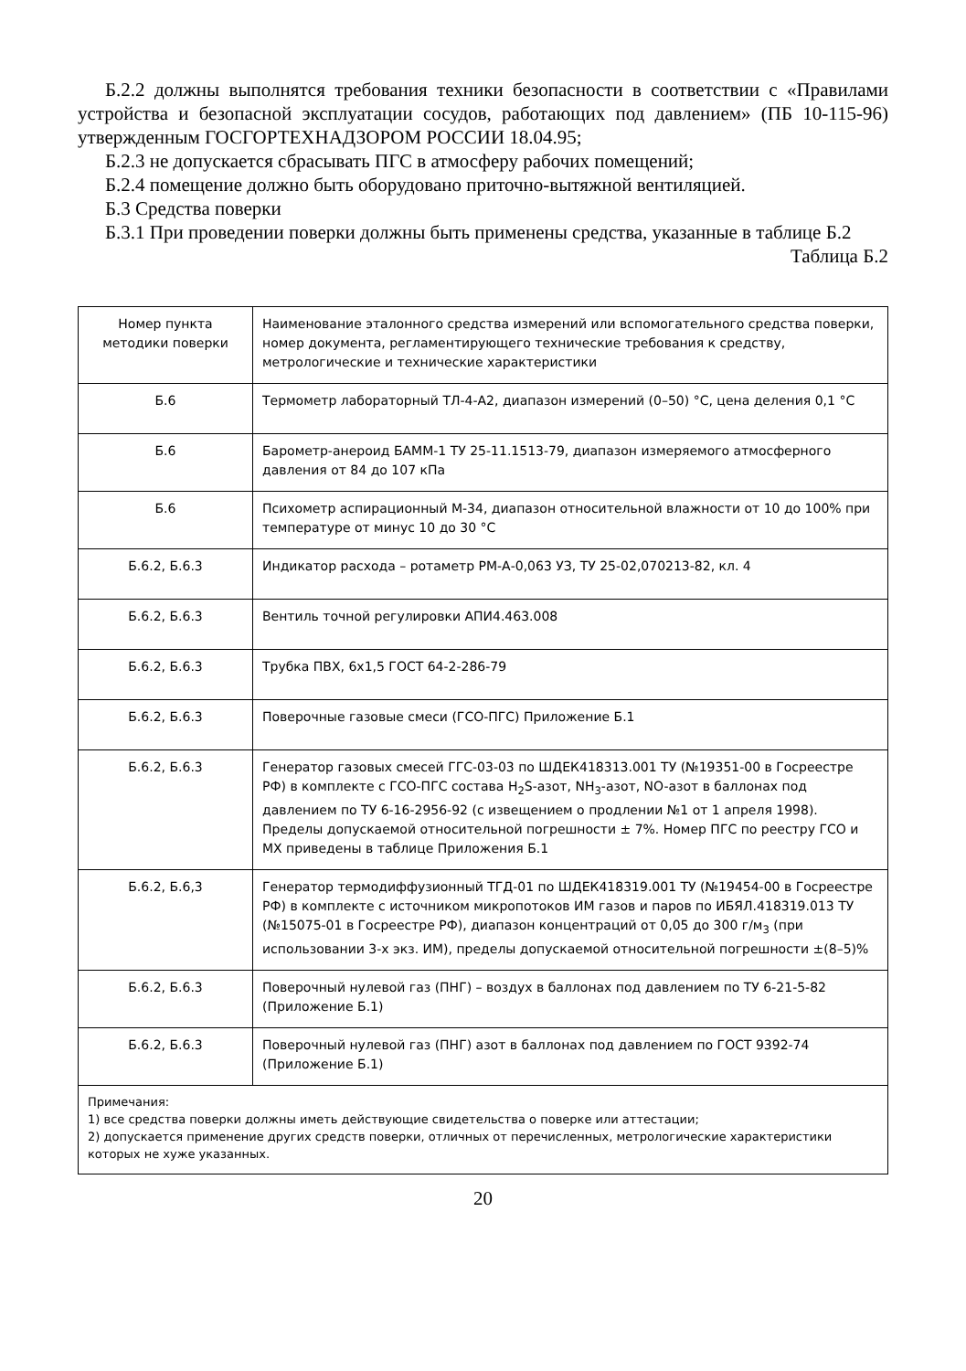Б.2.2 должны выполнятся требования техники безопасности в соответствии с «Правилами устройства и безопасной эксплуатации сосудов, работающих под давлением» (ПБ 10-115-96) утвержденным ГОСГОРТЕХНАДЗОРОМ РОССИИ 18.04.95;
Б.2.3 не допускается сбрасывать ПГС в атмосферу рабочих помещений;
Б.2.4 помещение должно быть оборудовано приточно-вытяжной вентиляцией.
Б.3 Средства поверки
Б.3.1 При проведении поверки должны быть применены средства, указанные в таблице Б.2
Таблица Б.2
| Номер пункта методики поверки | Наименование эталонного средства измерений или вспомогательного средства поверки, номер документа, регламентирующего технические требования к средству, метрологические и технические характеристики |
| Б.6 | Термометр лабораторный ТЛ-4-А2, диапазон измерений (0–50) °С, цена деления 0,1 °С |
| Б.6 | Барометр-анероид БАММ-1 ТУ 25-11.1513-79, диапазон измеряемого атмосферного давления от 84 до 107 кПа |
| Б.6 | Психометр аспирационный М-34, диапазон относительной влажности от 10 до 100% при температуре от минус 10 до 30 °С |
| Б.6.2, Б.6.3 | Индикатор расхода – ротаметр РМ-А-0,063 УЗ, ТУ 25-02,070213-82, кл. 4 |
| Б.6.2, Б.6.3 | Вентиль точной регулировки АПИ4.463.008 |
| Б.6.2, Б.6.3 | Трубка ПВХ, 6х1,5 ГОСТ 64-2-286-79 |
| Б.6.2, Б.6.3 | Поверочные газовые смеси (ГСО-ПГС) Приложение Б.1 |
| Б.6.2, Б.6.3 | Генератор газовых смесей ГГС-03-03 по ШДЕК418313.001 ТУ (№19351-00 в Госреестре РФ) в комплекте с ГСО-ПГС состава H<sub>2</sub>S-азот, NH<sub>3</sub>-азот, NO-азот в баллонах под давлением по ТУ 6-16-2956-92 (с извещением о продлении №1 от 1 апреля 1998). Пределы допускаемой относительной погрешности ± 7%. Номер ПГС по реестру ГСО и МХ приведены в таблице Приложения Б.1 |
| Б.6.2, Б.6,3 | Генератор термодиффузионный ТГД-01 по ШДЕК418319.001 ТУ (№19454-00 в Госреестре РФ) в комплекте с источником микропотоков ИМ газов и паров по ИБЯЛ.418319.013 ТУ (№15075-01 в Госреестре РФ), диапазон концентраций от 0,05 до 300 г/м<sub>3</sub> (при использовании 3-х экз. ИМ), пределы допускаемой относительной погрешности ±(8–5)% |
| Б.6.2, Б.6.3 | Поверочный нулевой газ (ПНГ) – воздух в баллонах под давлением по ТУ 6-21-5-82 (Приложение Б.1) |
| Б.6.2, Б.6.3 | Поверочный нулевой газ (ПНГ) азот в баллонах под давлением по ГОСТ 9392-74 (Приложение Б.1) |
| Примечания: 1) все средства поверки должны иметь действующие свидетельства о поверке или аттестации; 2) допускается применение других средств поверки, отличных от перечисленных, метрологические характеристики которых не хуже указанных. | |
20